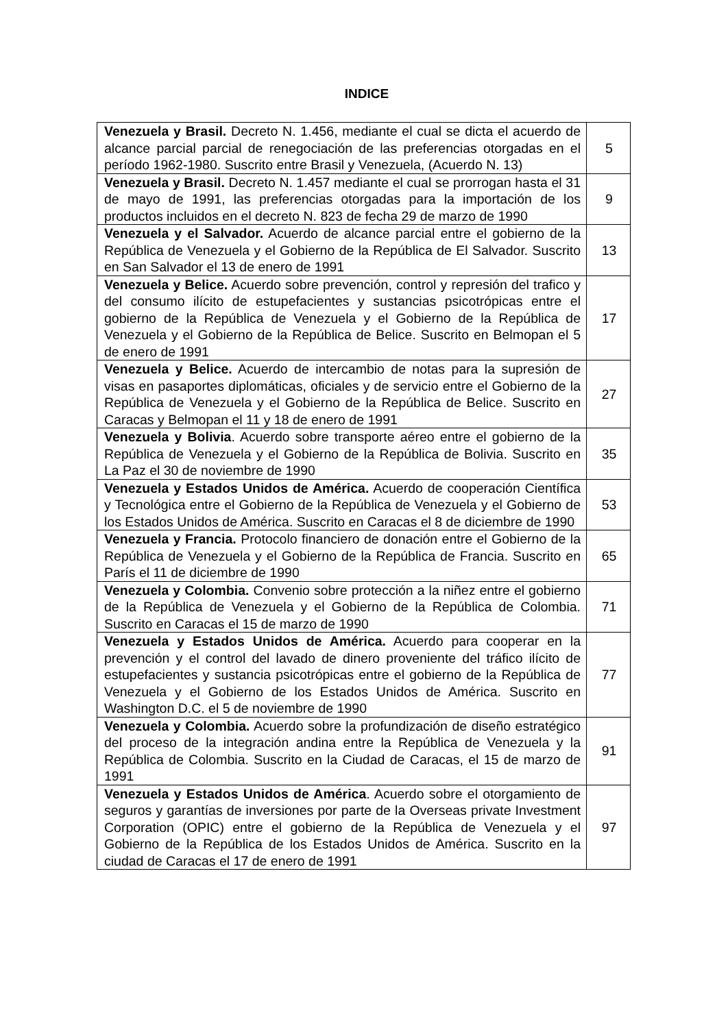INDICE
| Venezuela y Brasil. Decreto N. 1.456, mediante el cual se dicta el acuerdo de alcance parcial parcial de renegociación de las preferencias otorgadas en el período 1962-1980. Suscrito entre Brasil y Venezuela, (Acuerdo N. 13) | 5 |
| Venezuela y Brasil. Decreto N. 1.457 mediante el cual se prorrogan hasta el 31 de mayo de 1991, las preferencias otorgadas para la importación de los productos incluidos en el decreto N. 823 de fecha 29 de marzo de 1990 | 9 |
| Venezuela y el Salvador. Acuerdo de alcance parcial entre el gobierno de la República de Venezuela y el Gobierno de la República de El Salvador. Suscrito en San Salvador el 13 de enero de 1991 | 13 |
| Venezuela y Belice. Acuerdo sobre prevención, control y represión del trafico y del consumo ilícito de estupefacientes y sustancias psicotrópicas entre el gobierno de la República de Venezuela y el Gobierno de la República de Venezuela y el Gobierno de la República de Belice. Suscrito en Belmopan el 5 de enero de 1991 | 17 |
| Venezuela y Belice. Acuerdo de intercambio de notas para la supresión de visas en pasaportes diplomáticas, oficiales y de servicio entre el Gobierno de la República de Venezuela y el Gobierno de la República de Belice. Suscrito en Caracas y Belmopan el 11 y 18 de enero de 1991 | 27 |
| Venezuela y Bolivia . Acuerdo sobre transporte aéreo entre el gobierno de la República de Venezuela y el Gobierno de la República de Bolivia. Suscrito en La Paz el 30 de noviembre de 1990 | 35 |
| Venezuela y Estados Unidos de América. Acuerdo de cooperación Científica y Tecnológica entre el Gobierno de la República de Venezuela y el Gobierno de los Estados Unidos de América. Suscrito en Caracas el 8 de diciembre de 1990 | 53 |
| Venezuela y Francia. Protocolo financiero de donación entre el Gobierno de la República de Venezuela y el Gobierno de la República de Francia. Suscrito en París el 11 de diciembre de 1990 | 65 |
| Venezuela y Colombia. Convenio sobre protección a la niñez entre el gobierno de la República de Venezuela y el Gobierno de la República de Colombia. Suscrito en Caracas el 15 de marzo de 1990 | 71 |
| Venezuela y Estados Unidos de América. Acuerdo para cooperar en la prevención y el control del lavado de dinero proveniente del tráfico ilícito de estupefacientes y sustancia psicotrópicas entre el gobierno de la República de Venezuela y el Gobierno de los Estados Unidos de América. Suscrito en Washington D.C. el 5 de noviembre de 1990 | 77 |
| Venezuela y Colombia. Acuerdo sobre la profundización de diseño estratégico del proceso de la integración andina entre la República de Venezuela y la República de Colombia. Suscrito en la Ciudad de Caracas, el 15 de marzo de 1991 | 91 |
| Venezuela y Estados Unidos de América . Acuerdo sobre el otorgamiento de seguros y garantías de inversiones por parte de la Overseas private Investment Corporation (OPIC) entre el gobierno de la República de Venezuela y el Gobierno de la República de los Estados Unidos de América. Suscrito en la ciudad de Caracas el 17 de enero de 1991 | 97 |